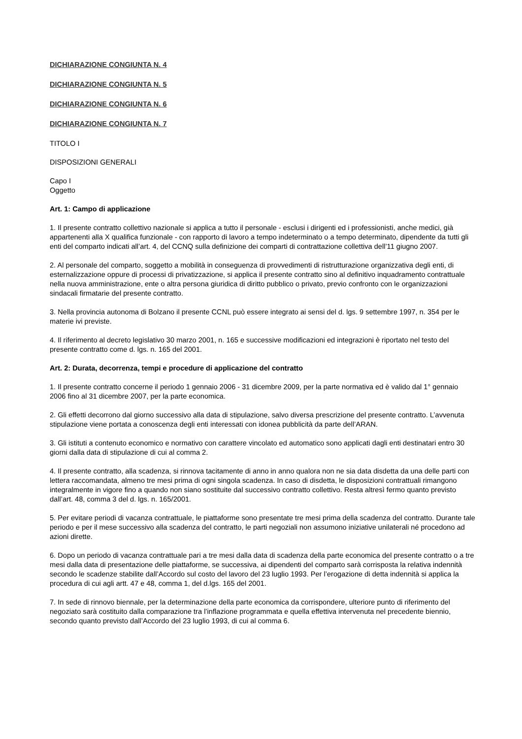DICHIARAZIONE CONGIUNTA N. 4
DICHIARAZIONE CONGIUNTA N. 5
DICHIARAZIONE CONGIUNTA N. 6
DICHIARAZIONE CONGIUNTA N. 7
TITOLO I
DISPOSIZIONI GENERALI
Capo I
Oggetto
Art. 1: Campo di applicazione
1. Il presente contratto collettivo nazionale si applica a tutto il personale - esclusi i dirigenti ed i professionisti, anche medici, già appartenenti alla X qualifica funzionale - con rapporto di lavoro a tempo indeterminato o a tempo determinato, dipendente da tutti gli enti del comparto indicati all’art. 4, del CCNQ sulla definizione dei comparti di contrattazione collettiva dell’11 giugno 2007.
2. Al personale del comparto, soggetto a mobilità in conseguenza di provvedimenti di ristrutturazione organizzativa degli enti, di esternalizzazione oppure di processi di privatizzazione, si applica il presente contratto sino al definitivo inquadramento contrattuale nella nuova amministrazione, ente o altra persona giuridica di diritto pubblico o privato, previo confronto con le organizzazioni sindacali firmatarie del presente contratto.
3. Nella provincia autonoma di Bolzano il presente CCNL può essere integrato ai sensi del d. lgs. 9 settembre 1997, n. 354 per le materie ivi previste.
4. Il riferimento al decreto legislativo 30 marzo 2001, n. 165 e successive modificazioni ed integrazioni è riportato nel testo del presente contratto come d. lgs. n. 165 del 2001.
Art. 2: Durata, decorrenza, tempi e procedure di applicazione del contratto
1. Il presente contratto concerne il periodo 1 gennaio 2006 - 31 dicembre 2009, per la parte normativa ed è valido dal 1° gennaio 2006 fino al 31 dicembre 2007, per la parte economica.
2. Gli effetti decorrono dal giorno successivo alla data di stipulazione, salvo diversa prescrizione del presente contratto. L’avvenuta stipulazione viene portata a conoscenza degli enti interessati con idonea pubblicità da parte dell’ARAN.
3. Gli istituti a contenuto economico e normativo con carattere vincolato ed automatico sono applicati dagli enti destinatari entro 30 giorni dalla data di stipulazione di cui al comma 2.
4. Il presente contratto, alla scadenza, si rinnova tacitamente di anno in anno qualora non ne sia data disdetta da una delle parti con lettera raccomandata, almeno tre mesi prima di ogni singola scadenza. In caso di disdetta, le disposizioni contrattuali rimangono integralmente in vigore fino a quando non siano sostituite dal successivo contratto collettivo. Resta altresì fermo quanto previsto dall’art. 48, comma 3 del d. lgs. n. 165/2001.
5. Per evitare periodi di vacanza contrattuale, le piattaforme sono presentate tre mesi prima della scadenza del contratto. Durante tale periodo e per il mese successivo alla scadenza del contratto, le parti negoziali non assumono iniziative unilaterali né procedono ad azioni dirette.
6. Dopo un periodo di vacanza contrattuale pari a tre mesi dalla data di scadenza della parte economica del presente contratto o a tre mesi dalla data di presentazione delle piattaforme, se successiva, ai dipendenti del comparto sarà corrisposta la relativa indennità secondo le scadenze stabilite dall’Accordo sul costo del lavoro del 23 luglio 1993. Per l’erogazione di detta indennità si applica la procedura di cui agli artt. 47 e 48, comma 1, del d.lgs. 165 del 2001.
7. In sede di rinnovo biennale, per la determinazione della parte economica da corrispondere, ulteriore punto di riferimento del negoziato sarà costituito dalla comparazione tra l’inflazione programmata e quella effettiva intervenuta nel precedente biennio, secondo quanto previsto dall’Accordo del 23 luglio 1993, di cui al comma 6.